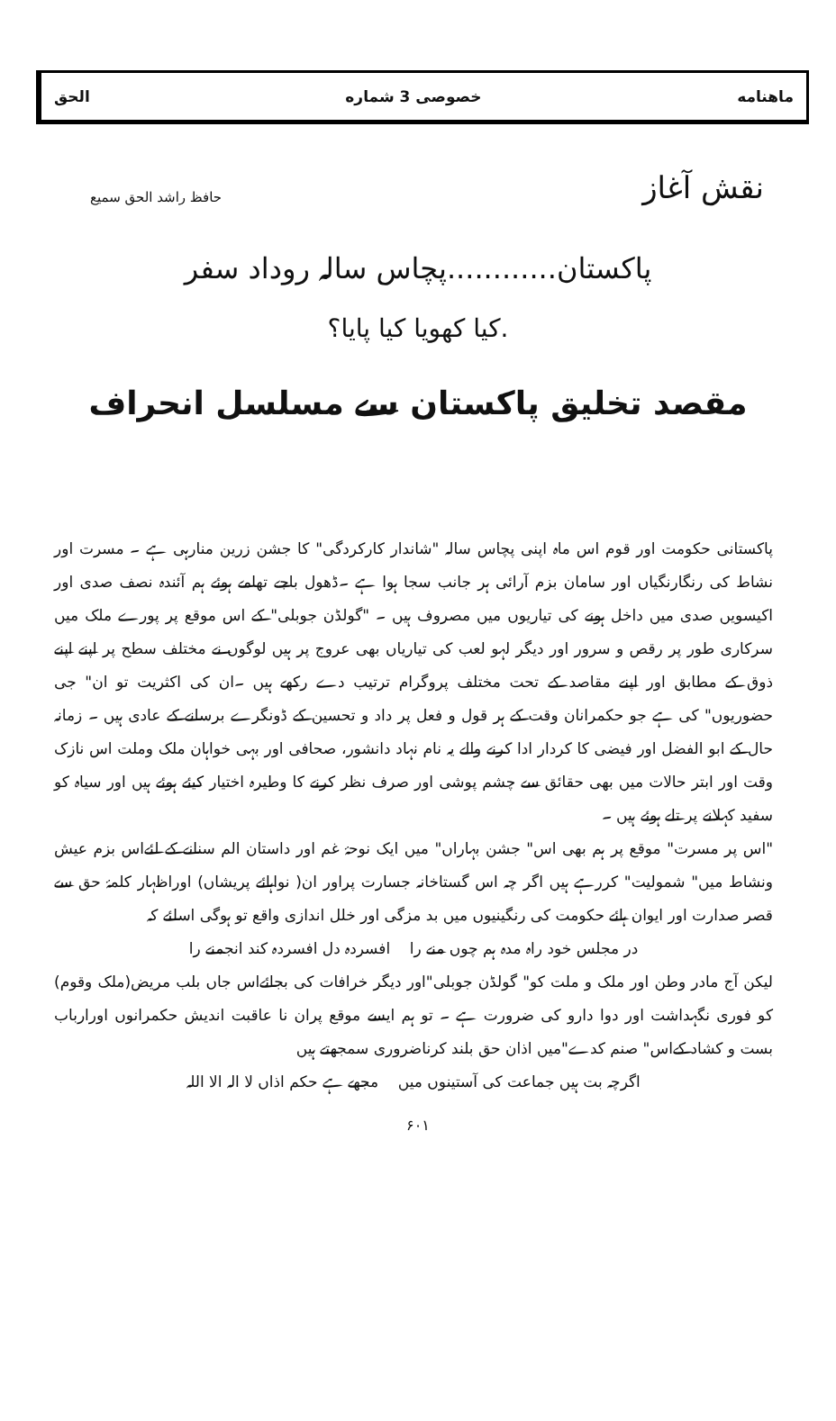ماهنامه خصوصی 3 شماره الحق
نقش آغاز حافظ راشد الحق سمیع
پاکستان............پچاس سالہ روداد سفر
.کیا کھویا کیا پایا؟
مقصد تخلیق پاکستان سے مسلسل انحراف
پاکستانی حکومت اور قوم اس ماہ اپنی پچاس سالہ "شاندار کارکردگی" کا جشن زرین منارہی ہے ۔ مسرت اور نشاط کی رنگارنگیاں اور سامان بزم آرائی ہر جانب سجا ہوا ہے ۔ڈھول باجے تھامے ہوئے ہم آئندہ نصف صدی اور اکیسویں صدی میں داخل ہونے کی تیاریوں میں مصروف ہیں ۔ "گولڈن جوبلی" کے اس موقع پر پورے ملک میں سرکاری طور پر رقص و سرور اور دیگر لہو لعب کی تیاریاں بھی عروج پر ہیں لوگوں نے مختلف سطح پر اپنے اپنے ذوق کے مطابق اور اپنے مقاصد کے تحت مختلف پروگرام ترتیب دے رکھے ہیں ۔ان کی اکثریت تو ان" جی حضوریوں" کی ہے جو حکمرانان وقت کے ہر قول و فعل پر داد و تحسین کے ڈونگرے برسانے کے عادی ہیں ۔ زمانہ حال کے ابو الفضل اور فیضی کا کردار ادا کرنے والے یہ نام نہاد دانشور، صحافی اور بہی خواہان ملک وملت اس نازک وقت اور ابتر حالات میں بھی حقائق سے چشم پوشی اور صرف نظر کرنے کا وطیرہ اختیار کیئے ہوئے ہیں اور سیاہ کو سفید کہلانے پر تلے ہوئے ہیں ۔
"اس پر مسرت" موقع پر ہم بھی اس" جشن بہاراں" میں ایک نوحۂ غم اور داستان الم سنانے کے لئےاس بزم عیش ونشاط میں" شمولیت" کررہے ہیں اگر چہ اس گستاخانہ جسارت پراور ان( نواہائے پریشاں) اوراظہار کلمۂ حق سے قصر صدارت اور ایوان ہائے حکومت کی رنگینیوں میں بد مزگی اور خلل اندازی واقع تو ہوگی اسلئے کہ
در مجلس خود راہ مدہ ہم چوں منے را افسردہ دل افسردہ کند انجمنے را
لیکن آج مادر وطن اور ملک و ملت کو" گولڈن جوبلی"اور دیگر خرافات کی بجائےاس جاں بلب مریض(ملک وقوم) کو فوری نگہداشت اور دوا دارو کی ضرورت ہے ۔ تو ہم ایسے موقع پران نا عاقبت اندیش حکمرانوں اورارباب بست و کشاد کےاس" صنم کدے"میں اذان حق بلند کرناضروری سمجھتے ہیں
اگرچہ بت ہیں جماعت کی آستینوں میں مجھے ہے حکم اذاں لا الہ الا اللہ
۶۰۱